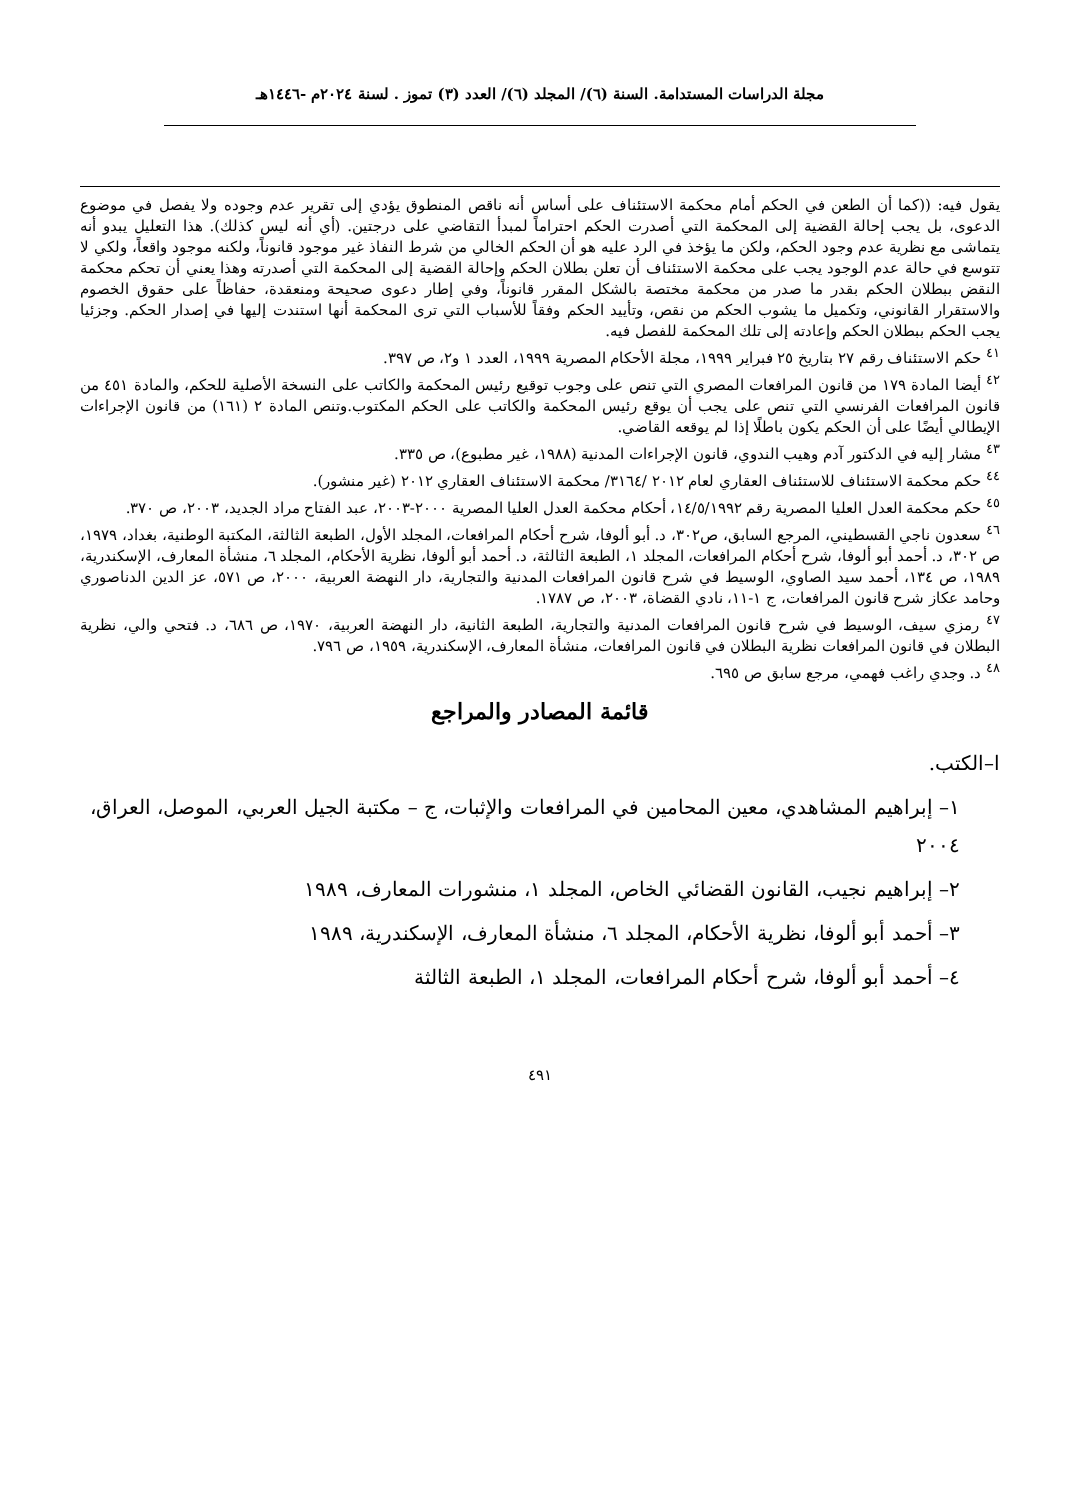مجلة الدراسات المستدامة. السنة (٦)/ المجلد (٦)/ العدد (٣) تموز . لسنة ٢٠٢٤م -١٤٤٦هـ
يقول فيه: ((كما أن الطعن في الحكم أمام محكمة الاستئناف على أساس أنه ناقص المنطوق يؤدي إلى تقرير عدم وجوده ولا يفصل في موضوع الدعوى، بل يجب إحالة القضية إلى المحكمة التي أصدرت الحكم احتراماً لمبدأ التقاضي على درجتين. (أي أنه ليس كذلك). هذا التعليل يبدو أنه يتماشى مع نظرية عدم وجود الحكم، ولكن ما يؤخذ في الرد عليه هو أن الحكم الخالي من شرط النفاذ غير موجود قانوناً، ولكنه موجود واقعاً، ولكي لا تتوسع في حالة عدم الوجود يجب على محكمة الاستئناف أن تعلن بطلان الحكم وإحالة القضية إلى المحكمة التي أصدرته وهذا يعني أن تحكم محكمة النقض ببطلان الحكم بقدر ما صدر من محكمة مختصة بالشكل المقرر قانوناً، وفي إطار دعوى صحيحة ومنعقدة، حفاظاً على حقوق الخصوم والاستقرار القانوني، وتكميل ما يشوب الحكم من نقص، وتأييد الحكم وفقاً للأسباب التي ترى المحكمة أنها استندت إليها في إصدار الحكم. وجزئيا يجب الحكم ببطلان الحكم وإعادته إلى تلك المحكمة للفصل فيه.
<sup>٤١</sup> حكم الاستئناف رقم ٢٧ بتاريخ ٢٥ فبراير ١٩٩٩، مجلة الأحكام المصرية ١٩٩٩، العدد ١ و٢، ص ٣٩٧.
<sup>٤٢</sup> أيضا المادة ١٧٩ من قانون المرافعات المصري التي تنص على وجوب توقيع رئيس المحكمة والكاتب على النسخة الأصلية للحكم، والمادة ٤٥١ من قانون المرافعات الفرنسي التي تنص على يجب أن يوقع رئيس المحكمة والكاتب على الحكم المكتوب.وتنص المادة ٢ (١٦١) من قانون الإجراءات الإيطالي أيضًا على أن الحكم يكون باطلًا إذا لم يوقعه القاضي.
<sup>٤٣</sup> مشار إليه في الدكتور آدم وهيب الندوي، قانون الإجراءات المدنية (١٩٨٨، غير مطبوع)، ص ٣٣٥.
<sup>٤٤</sup> حكم محكمة الاستئناف للاستئناف العقاري لعام ٢٠١٢ /٣١٦٤/ محكمة الاستئناف العقاري ٢٠١٢ (غير منشور).
<sup>٤٥</sup> حكم محكمة العدل العليا المصرية رقم ١٤/٥/١٩٩٢، أحكام محكمة العدل العليا المصرية ٢٠٠٠-٢٠٠٣، عبد الفتاح مراد الجديد، ٢٠٠٣، ص ٣٧٠.
<sup>٤٦</sup> سعدون ناجي القسطيني، المرجع السابق، ص٣٠٢، د. أبو ألوفا، شرح أحكام المرافعات، المجلد الأول، الطبعة الثالثة، المكتبة الوطنية، بغداد، ١٩٧٩، ص ٣٠٢، د. أحمد أبو ألوفا، شرح أحكام المرافعات، المجلد ١، الطبعة الثالثة، د. أحمد أبو ألوفا، نظرية الأحكام، المجلد ٦، منشأة المعارف، الإسكندرية، ١٩٨٩، ص ١٣٤، أحمد سيد الصاوي، الوسيط في شرح قانون المرافعات المدنية والتجارية، دار النهضة العربية، ٢٠٠٠، ص ٥٧١، عز الدين الدناصوري وحامد عكاز شرح قانون المرافعات، ج ١-١١، نادي القضاة، ٢٠٠٣، ص ١٧٨٧.
<sup>٤٧</sup> رمزي سيف، الوسيط في شرح قانون المرافعات المدنية والتجارية، الطبعة الثانية، دار النهضة العربية، ١٩٧٠، ص ٦٨٦، د. فتحي والي، نظرية البطلان في قانون المرافعات نظرية البطلان في قانون المرافعات، منشأة المعارف، الإسكندرية، ١٩٥٩، ص ٧٩٦.
<sup>٤٨</sup> د. وجدي راغب فهمي، مرجع سابق ص ٦٩٥.
قائمة المصادر والمراجع
ا–الكتب.
١– إبراهيم المشاهدي، معين المحامين في المرافعات والإثبات، ج – مكتبة الجيل العربي، الموصل، العراق، ٢٠٠٤
٢– إبراهيم نجيب، القانون القضائي الخاص، المجلد ١، منشورات المعارف، ١٩٨٩
٣– أحمد أبو ألوفا، نظرية الأحكام، المجلد ٦، منشأة المعارف، الإسكندرية، ١٩٨٩
٤– أحمد أبو ألوفا، شرح أحكام المرافعات، المجلد ١، الطبعة الثالثة
٤٩١